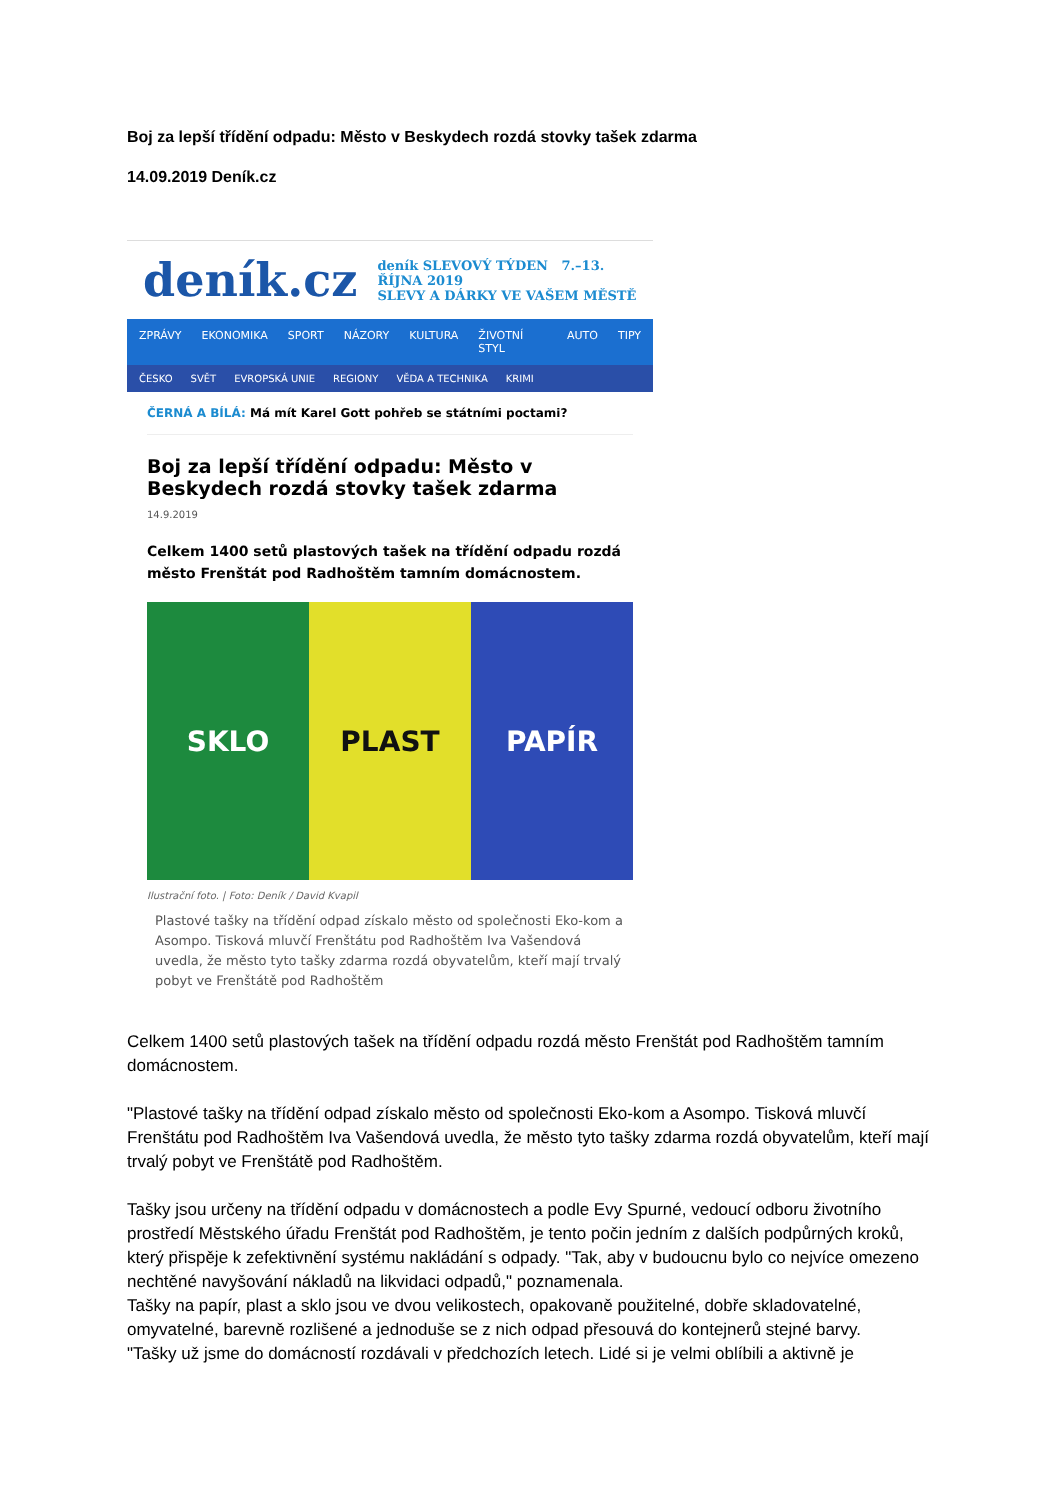Boj za lepší třídění odpadu: Město v Beskydech rozdá stovky tašek zdarma
14.09.2019 Deník.cz
deník.cz
deník SLEVOVÝ TÝDEN 7.–13. ŘÍJNA 2019
SLEVY A DÁRKY VE VAŠEM MĚSTĚ
ZPRÁVY EKONOMIKA SPORT NÁZORY KULTURA ŽIVOTNÍ STYL AUTO TIPY
ČESKO SVĚT EVROPSKÁ UNIE REGIONY VĚDA A TECHNIKA KRIMI
ČERNÁ A BÍLÁ: Má mít Karel Gott pohřeb se státními poctami?
Boj za lepší třídění odpadu: Město v Beskydech rozdá stovky tašek zdarma
14.9.2019
Celkem 1400 setů plastových tašek na třídění odpadu rozdá město Frenštát pod Radhoštěm tamním domácnostem.
SKLO PLAST PAPÍR
Ilustrační foto. | Foto: Deník / David Kvapil
Plastové tašky na třídění odpad získalo město od společnosti Eko-kom a Asompo. Tisková mluvčí Frenštátu pod Radhoštěm Iva Vašendová uvedla, že město tyto tašky zdarma rozdá obyvatelům, kteří mají trvalý pobyt ve Frenštátě pod Radhoštěm
Celkem 1400 setů plastových tašek na třídění odpadu rozdá město Frenštát pod Radhoštěm tamním domácnostem.
"Plastové tašky na třídění odpad získalo město od společnosti Eko-kom a Asompo. Tisková mluvčí Frenštátu pod Radhoštěm Iva Vašendová uvedla, že město tyto tašky zdarma rozdá obyvatelům, kteří mají trvalý pobyt ve Frenštátě pod Radhoštěm.
Tašky jsou určeny na třídění odpadu v domácnostech a podle Evy Spurné, vedoucí odboru životního prostředí Městského úřadu Frenštát pod Radhoštěm, je tento počin jedním z dalších podpůrných kroků, který přispěje k zefektivnění systému nakládání s odpady. "Tak, aby v budoucnu bylo co nejvíce omezeno nechtěné navyšování nákladů na likvidaci odpadů," poznamenala.
Tašky na papír, plast a sklo jsou ve dvou velikostech, opakovaně použitelné, dobře skladovatelné, omyvatelné, barevně rozlišené a jednoduše se z nich odpad přesouvá do kontejnerů stejné barvy.
"Tašky už jsme do domácností rozdávali v předchozích letech. Lidé si je velmi oblíbili a aktivně je